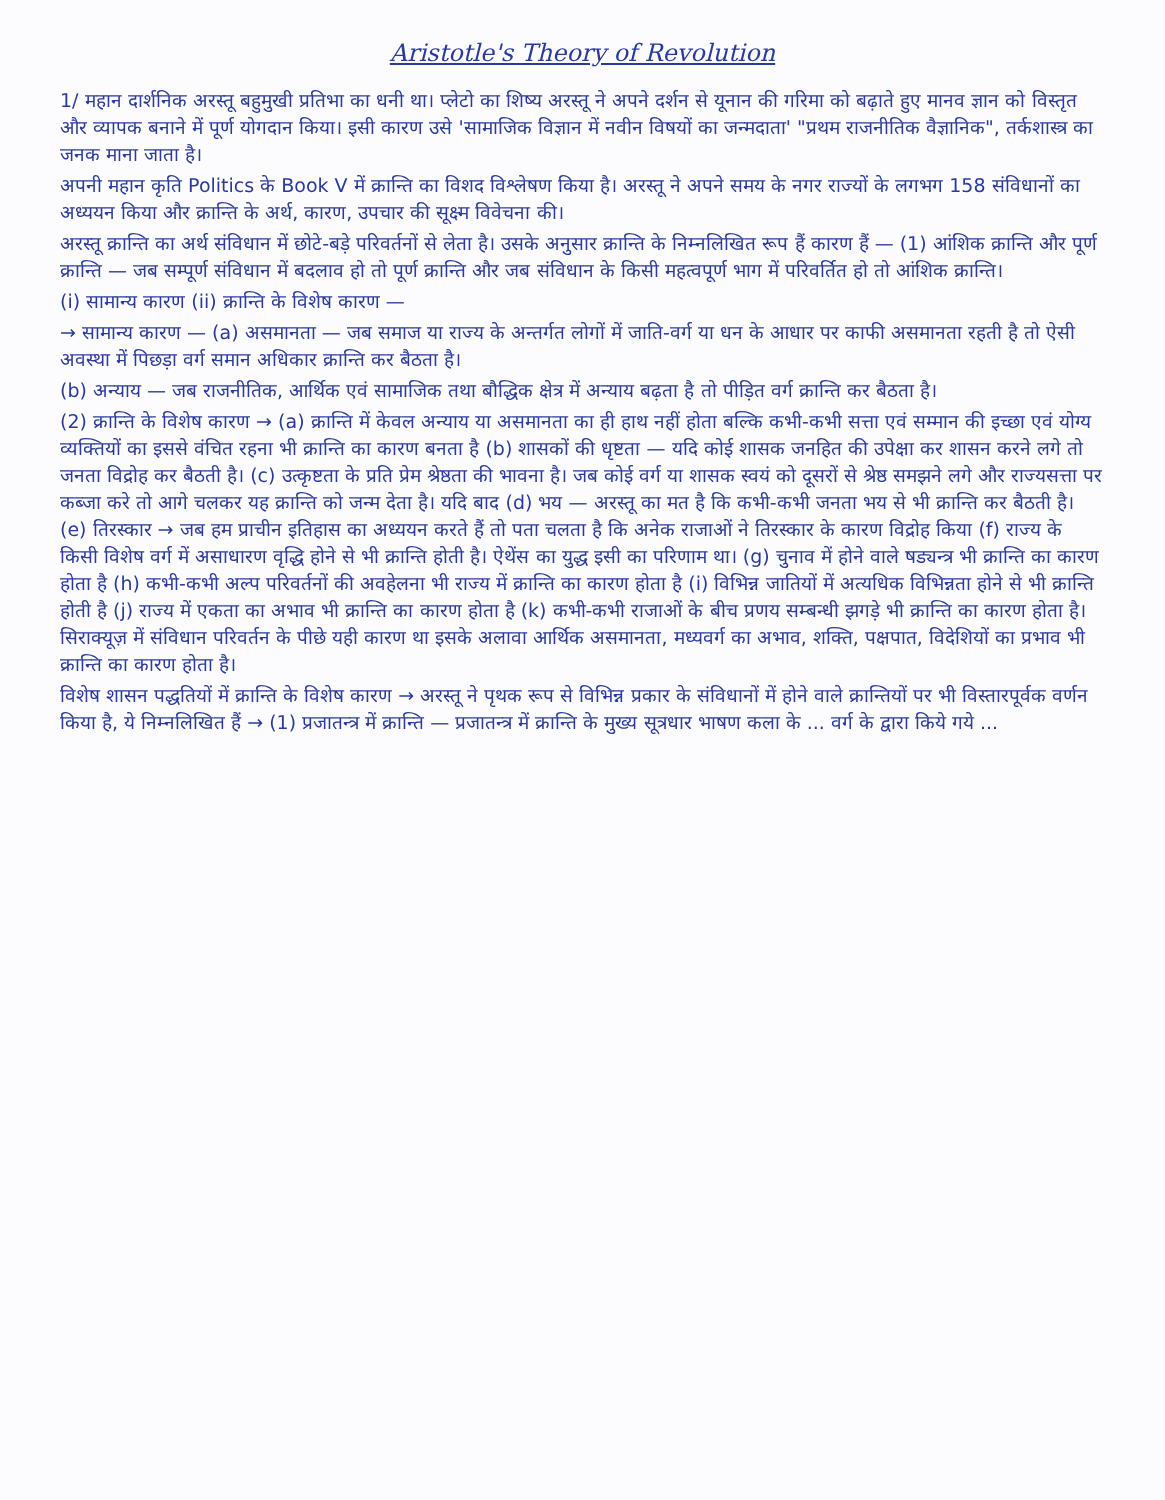Aristotle's Theory of Revolution
1/ महान दार्शनिक अरस्तू बहुमुखी प्रतिभा का धनी था। प्लेटो का शिष्य अरस्तू ने अपने दर्शन से यूनान की गरिमा को बढ़ाते हुए मानव ज्ञान को विस्तृत और व्यापक बनाने में पूर्ण योगदान किया। इसी कारण उसे 'सामाजिक विज्ञान में नवीन विषयों का जन्मदाता' "प्रथम राजनीतिक वैज्ञानिक", तर्कशास्त्र का जनक माना जाता है।
अपनी महान कृति Politics के Book V में क्रान्ति का विशद विश्लेषण किया है। अरस्तू ने अपने समय के नगर राज्यों के लगभग 158 संविधानों का अध्ययन किया और क्रान्ति के अर्थ, कारण, उपचार की सूक्ष्म विवेचना की।
अरस्तू क्रान्ति का अर्थ संविधान में छोटे-बड़े परिवर्तनों से लेता है। उसके अनुसार क्रान्ति के निम्नलिखित रूप हैं कारण हैं — (1) आंशिक क्रान्ति और पूर्ण क्रान्ति — जब सम्पूर्ण संविधान में बदलाव हो तो पूर्ण क्रान्ति और जब संविधान के किसी महत्वपूर्ण भाग में परिवर्तित हो तो आंशिक क्रान्ति।
(i) सामान्य कारण (ii) क्रान्ति के विशेष कारण —
→ सामान्य कारण — (a) असमानता — जब समाज या राज्य के अन्तर्गत लोगों में जाति-वर्ग या धन के आधार पर काफी असमानता रहती है तो ऐसी अवस्था में पिछड़ा वर्ग समान अधिकार क्रान्ति कर बैठता है।
(b) अन्याय — जब राजनीतिक, आर्थिक एवं सामाजिक तथा बौद्धिक क्षेत्र में अन्याय बढ़ता है तो पीड़ित वर्ग क्रान्ति कर बैठता है।
(2) क्रान्ति के विशेष कारण → (a) क्रान्ति में केवल अन्याय या असमानता का ही हाथ नहीं होता बल्कि कभी-कभी सत्ता एवं सम्मान की इच्छा एवं योग्य व्यक्तियों का इससे वंचित रहना भी क्रान्ति का कारण बनता है (b) शासकों की धृष्टता — यदि कोई शासक जनहित की उपेक्षा कर शासन करने लगे तो जनता विद्रोह कर बैठती है। (c) उत्कृष्टता के प्रति प्रेम श्रेष्ठता की भावना है। जब कोई वर्ग या शासक स्वयं को दूसरों से श्रेष्ठ समझने लगे और राज्यसत्ता पर कब्जा करे तो आगे चलकर यह क्रान्ति को जन्म देता है। यदि बाद (d) भय — अरस्तू का मत है कि कभी-कभी जनता भय से भी क्रान्ति कर बैठती है। (e) तिरस्कार → जब हम प्राचीन इतिहास का अध्ययन करते हैं तो पता चलता है कि अनेक राजाओं ने तिरस्कार के कारण विद्रोह किया (f) राज्य के किसी विशेष वर्ग में असाधारण वृद्धि होने से भी क्रान्ति होती है। ऐथेंस का युद्ध इसी का परिणाम था। (g) चुनाव में होने वाले षड्यन्त्र भी क्रान्ति का कारण होता है (h) कभी-कभी अल्प परिवर्तनों की अवहेलना भी राज्य में क्रान्ति का कारण होता है (i) विभिन्न जातियों में अत्यधिक विभिन्नता होने से भी क्रान्ति होती है (j) राज्य में एकता का अभाव भी क्रान्ति का कारण होता है (k) कभी-कभी राजाओं के बीच प्रणय सम्बन्धी झगड़े भी क्रान्ति का कारण होता है। सिराक्यूज़ में संविधान परिवर्तन के पीछे यही कारण था इसके अलावा आर्थिक असमानता, मध्यवर्ग का अभाव, शक्ति, पक्षपात, विदेशियों का प्रभाव भी क्रान्ति का कारण होता है।
विशेष शासन पद्धतियों में क्रान्ति के विशेष कारण → अरस्तू ने पृथक रूप से विभिन्न प्रकार के संविधानों में होने वाले क्रान्तियों पर भी विस्तारपूर्वक वर्णन किया है, ये निम्नलिखित हैं → (1) प्रजातन्त्र में क्रान्ति — प्रजातन्त्र में क्रान्ति के मुख्य सूत्रधार भाषण कला के ... वर्ग के द्वारा किये गये ...